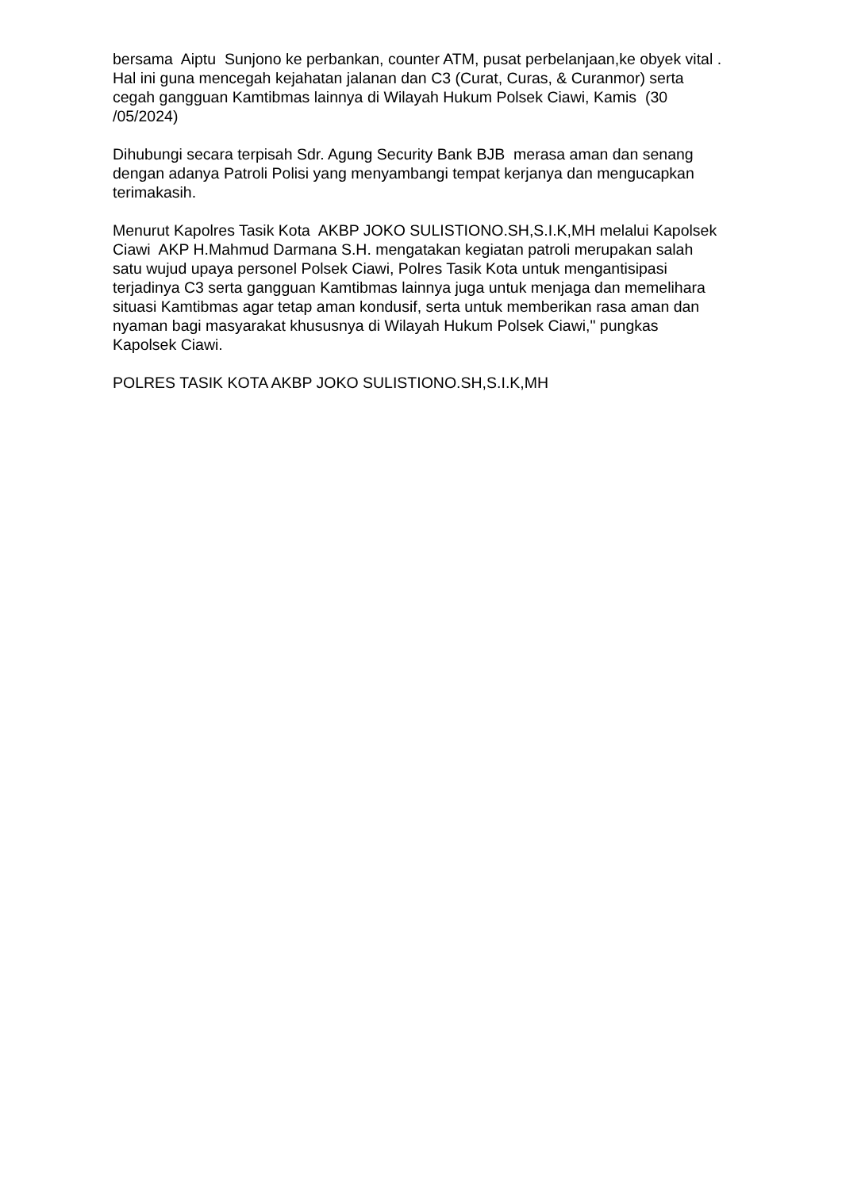bersama Aiptu Sunjono ke perbankan, counter ATM, pusat perbelanjaan,ke obyek vital . Hal ini guna mencegah kejahatan jalanan dan C3 (Curat, Curas, & Curanmor) serta cegah gangguan Kamtibmas lainnya di Wilayah Hukum Polsek Ciawi, Kamis (30 /05/2024)
Dihubungi secara terpisah Sdr. Agung Security Bank BJB merasa aman dan senang dengan adanya Patroli Polisi yang menyambangi tempat kerjanya dan mengucapkan terimakasih.
Menurut Kapolres Tasik Kota AKBP JOKO SULISTIONO.SH,S.I.K,MH melalui Kapolsek Ciawi AKP H.Mahmud Darmana S.H. mengatakan kegiatan patroli merupakan salah satu wujud upaya personel Polsek Ciawi, Polres Tasik Kota untuk mengantisipasi terjadinya C3 serta gangguan Kamtibmas lainnya juga untuk menjaga dan memelihara situasi Kamtibmas agar tetap aman kondusif, serta untuk memberikan rasa aman dan nyaman bagi masyarakat khususnya di Wilayah Hukum Polsek Ciawi," pungkas Kapolsek Ciawi.
POLRES TASIK KOTA AKBP JOKO SULISTIONO.SH,S.I.K,MH